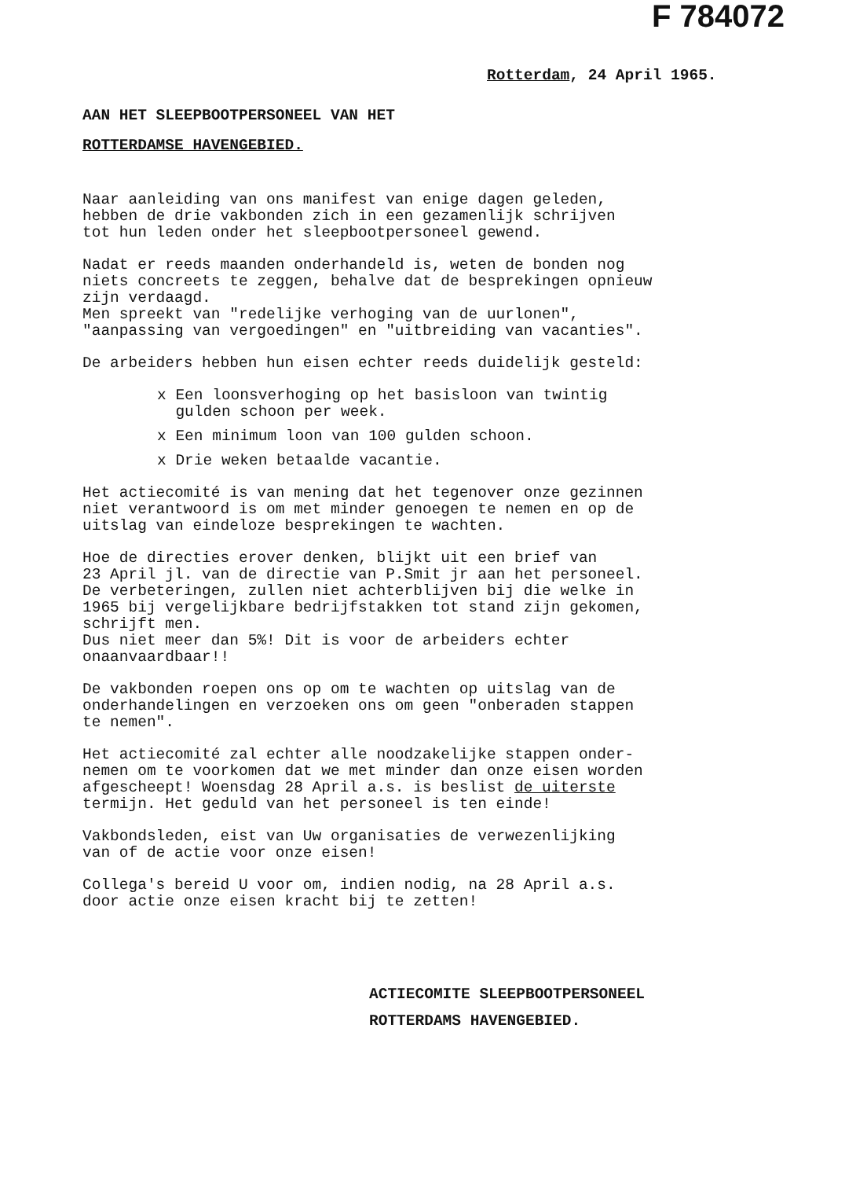F 784072
Rotterdam, 24 April 1965.
AAN HET SLEEPBOOTPERSONEEL VAN HET ROTTERDAMSE HAVENGEBIED.
Naar aanleiding van ons manifest van enige dagen geleden, hebben de drie vakbonden zich in een gezamenlijk schrijven tot hun leden onder het sleepbootpersoneel gewend.
Nadat er reeds maanden onderhandeld is, weten de bonden nog niets concreets te zeggen, behalve dat de besprekingen opnieuw zijn verdaagd. Men spreekt van "redelijke verhoging van de uurlonen", "aanpassing van vergoedingen" en "uitbreiding van vacanties".
De arbeiders hebben hun eisen echter reeds duidelijk gesteld:
x Een loonsverhoging op het basisloon van twintig
gulden schoon per week.
x Een minimum loon van 100 gulden schoon.
x Drie weken betaalde vacantie.
Het actiecomité is van mening dat het tegenover onze gezinnen niet verantwoord is om met minder genoegen te nemen en op de uitslag van eindeloze besprekingen te wachten.
Hoe de directies erover denken, blijkt uit een brief van 23 April jl. van de directie van P.Smit jr aan het personeel. De verbeteringen, zullen niet achterblijven bij die welke in 1965 bij vergelijkbare bedrijfstakken tot stand zijn gekomen, schrijft men. Dus niet meer dan 5%! Dit is voor de arbeiders echter onaanvaardbaar!!
De vakbonden roepen ons op om te wachten op uitslag van de onderhandelingen en verzoeken ons om geen "onberaden stappen te nemen".
Het actiecomité zal echter alle noodzakelijke stappen onder- nemen om te voorkomen dat we met minder dan onze eisen worden afgescheept! Woensdag 28 April a.s. is beslist de uiterste termijn. Het geduld van het personeel is ten einde!
Vakbondsleden, eist van Uw organisaties de verwezenlijking van of de actie voor onze eisen!
Collega's bereid U voor om, indien nodig, na 28 April a.s. door actie onze eisen kracht bij te zetten!
ACTIECOMITE SLEEPBOOTPERSONEEL
ROTTERDAMS HAVENGEBIED.